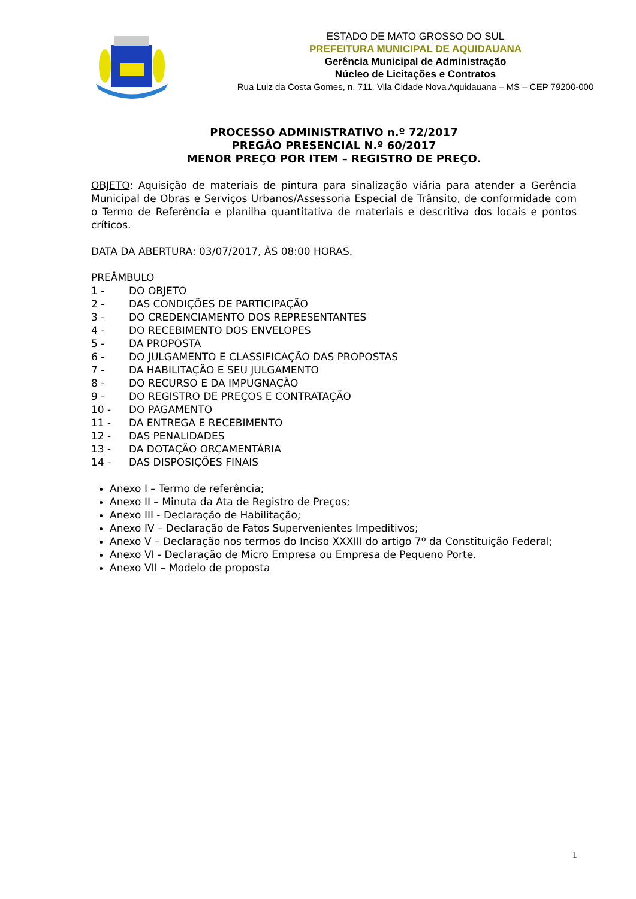ESTADO DE MATO GROSSO DO SUL
PREFEITURA MUNICIPAL DE AQUIDAUANA
Gerência Municipal de Administração
Núcleo de Licitações e Contratos
Rua Luiz da Costa Gomes, n. 711, Vila Cidade Nova Aquidauana – MS – CEP 79200-000
PROCESSO ADMINISTRATIVO n.º 72/2017
PREGÃO PRESENCIAL N.º 60/2017
MENOR PREÇO POR ITEM – REGISTRO DE PREÇO.
OBJETO: Aquisição de materiais de pintura para sinalização viária para atender a Gerência Municipal de Obras e Serviços Urbanos/Assessoria Especial de Trânsito, de conformidade com o Termo de Referência e planilha quantitativa de materiais e descritiva dos locais e pontos críticos.
DATA DA ABERTURA: 03/07/2017, ÀS 08:00 HORAS.
PREÂMBULO
1 - DO OBJETO
2 - DAS CONDIÇÕES DE PARTICIPAÇÃO
3 - DO CREDENCIAMENTO DOS REPRESENTANTES
4 - DO RECEBIMENTO DOS ENVELOPES
5 - DA PROPOSTA
6 - DO JULGAMENTO E CLASSIFICAÇÃO DAS PROPOSTAS
7 - DA HABILITAÇÃO E SEU JULGAMENTO
8 - DO RECURSO E DA IMPUGNAÇÃO
9 - DO REGISTRO DE PREÇOS E CONTRATAÇÃO
10 - DO PAGAMENTO
11 - DA ENTREGA E RECEBIMENTO
12 - DAS PENALIDADES
13 - DA DOTAÇÃO ORÇAMENTÁRIA
14 - DAS DISPOSIÇÕES FINAIS
Anexo I – Termo de referência;
Anexo II – Minuta da Ata de Registro de Preços;
Anexo III - Declaração de Habilitação;
Anexo IV – Declaração de Fatos Supervenientes Impeditivos;
Anexo V – Declaração nos termos do Inciso XXXIII do artigo 7º da Constituição Federal;
Anexo VI - Declaração de Micro Empresa ou Empresa de Pequeno Porte.
Anexo VII – Modelo de proposta
1